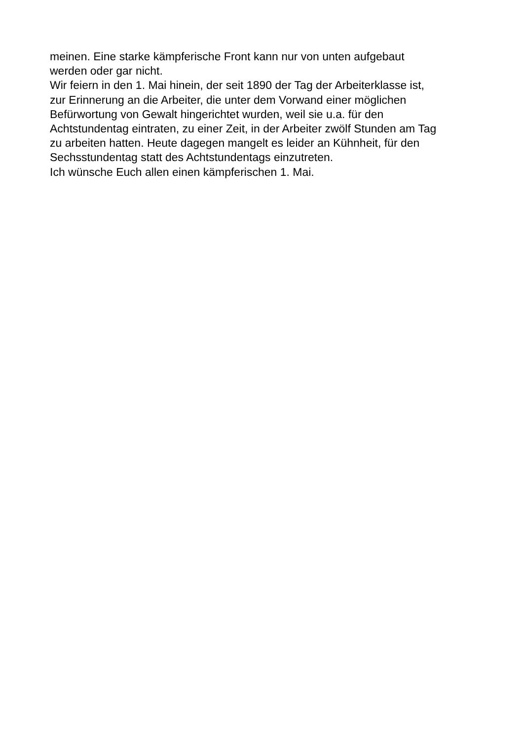meinen. Eine starke kämpferische Front kann nur von unten aufgebaut
werden oder gar nicht.
Wir feiern in den 1. Mai hinein, der seit 1890 der Tag der Arbeiterklasse ist,
zur Erinnerung an die Arbeiter, die unter dem Vorwand einer möglichen
Befürwortung von Gewalt hingerichtet wurden, weil sie u.a. für den
Achtstundentag eintraten, zu einer Zeit, in der Arbeiter zwölf Stunden am Tag
zu arbeiten hatten. Heute dagegen mangelt es leider an Kühnheit, für den
Sechsstundentag statt des Achtstundentags einzutreten.
Ich wünsche Euch allen einen kämpferischen 1. Mai.